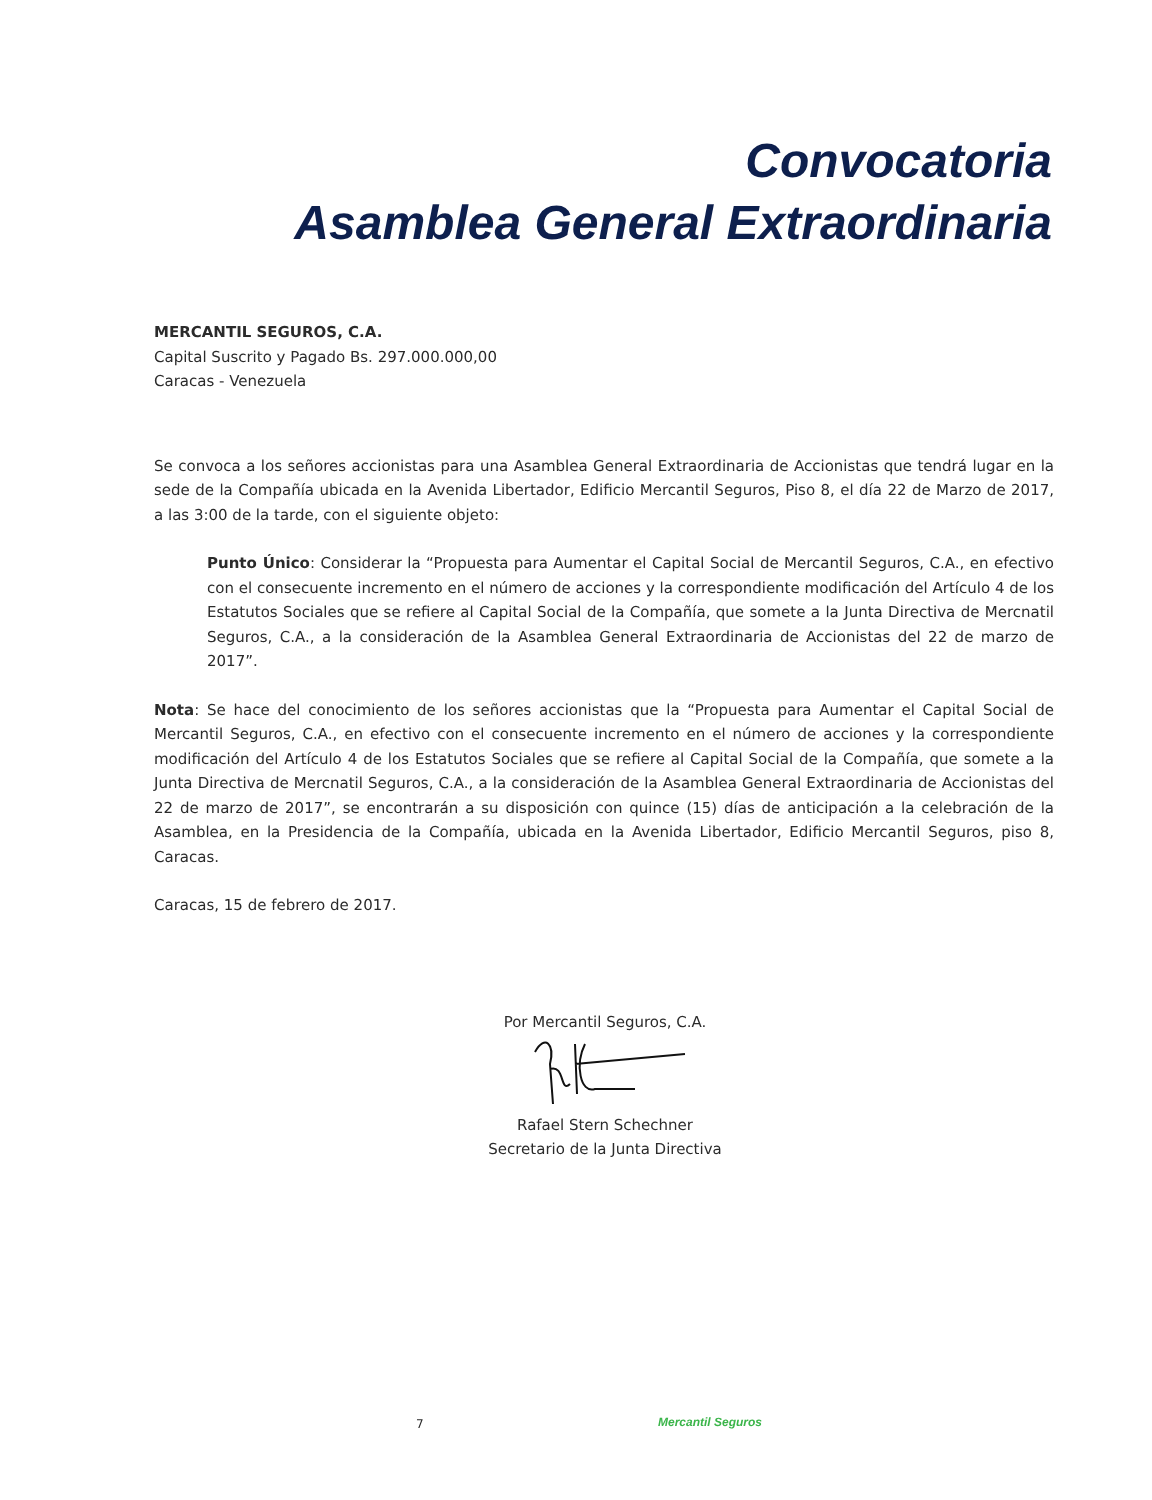Convocatoria
Asamblea General Extraordinaria
MERCANTIL SEGUROS, C.A.
Capital Suscrito y Pagado Bs. 297.000.000,00
Caracas - Venezuela
Se convoca a los señores accionistas para una Asamblea General Extraordinaria de Accionistas que tendrá lugar en la sede de la Compañía ubicada en la Avenida Libertador, Edificio Mercantil Seguros, Piso 8, el día 22 de Marzo de 2017, a las 3:00 de la tarde, con el siguiente objeto:
Punto Único: Considerar la “Propuesta para Aumentar el Capital Social de Mercantil Seguros, C.A., en efectivo con el consecuente incremento en el número de acciones y la correspondiente modificación del Artículo 4 de los Estatutos Sociales que se refiere al Capital Social de la Compañía, que somete a la Junta Directiva de Mercnatil Seguros, C.A., a la consideración de la Asamblea General Extraordinaria de Accionistas del 22 de marzo de 2017”.
Nota: Se hace del conocimiento de los señores accionistas que la “Propuesta para Aumentar el Capital Social de Mercantil Seguros, C.A., en efectivo con el consecuente incremento en el número de acciones y la correspondiente modificación del Artículo 4 de los Estatutos Sociales que se refiere al Capital Social de la Compañía, que somete a la Junta Directiva de Mercnatil Seguros, C.A., a la consideración de la Asamblea General Extraordinaria de Accionistas del 22 de marzo de 2017”, se encontrarán a su disposición con quince (15) días de anticipación a la celebración de la Asamblea, en la Presidencia de la Compañía, ubicada en la Avenida Libertador, Edificio Mercantil Seguros, piso 8, Caracas.
Caracas, 15 de febrero de 2017.
Por Mercantil Seguros, C.A.
Rafael Stern Schechner
Secretario de la Junta Directiva
7 Mercantil Seguros